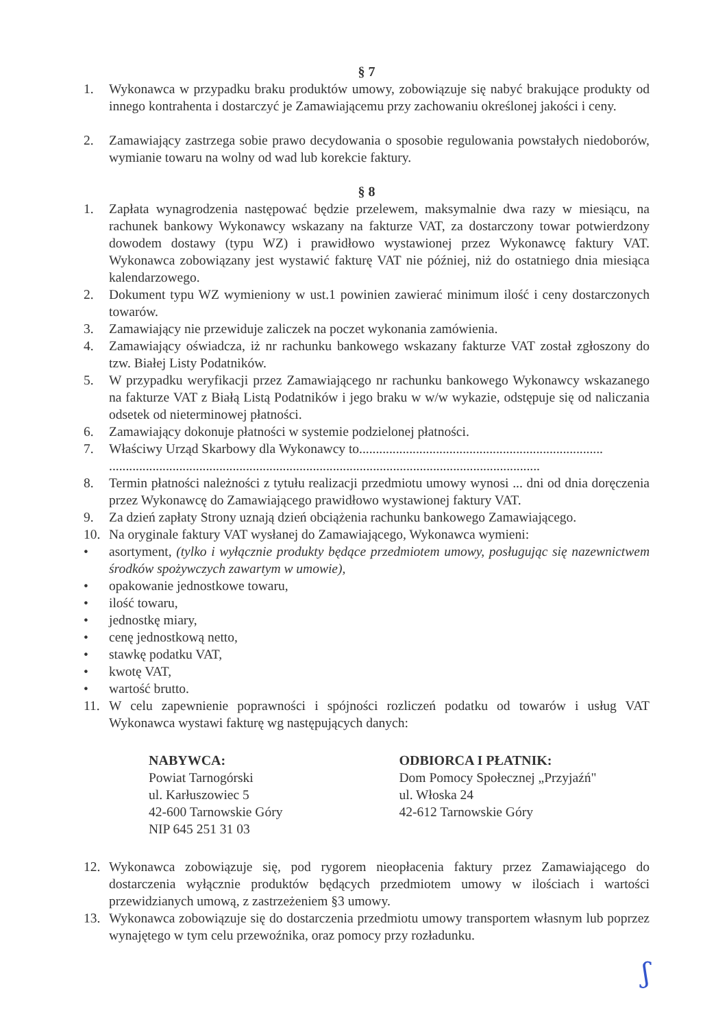§ 7
1. Wykonawca w przypadku braku produktów umowy, zobowiązuje się nabyć brakujące produkty od innego kontrahenta i dostarczyć je Zamawiającemu przy zachowaniu określonej jakości i ceny.
2. Zamawiający zastrzega sobie prawo decydowania o sposobie regulowania powstałych niedoborów, wymianie towaru na wolny od wad lub korekcie faktury.
§ 8
1. Zapłata wynagrodzenia następować będzie przelewem, maksymalnie dwa razy w miesiącu, na rachunek bankowy Wykonawcy wskazany na fakturze VAT, za dostarczony towar potwierdzony dowodem dostawy (typu WZ) i prawidłowo wystawionej przez Wykonawcę faktury VAT. Wykonawca zobowiązany jest wystawić fakturę VAT nie później, niż do ostatniego dnia miesiąca kalendarzowego.
2. Dokument typu WZ wymieniony w ust.1 powinien zawierać minimum ilość i ceny dostarczonych towarów.
3. Zamawiający nie przewiduje zaliczek na poczet wykonania zamówienia.
4. Zamawiający oświadcza, iż nr rachunku bankowego wskazany fakturze VAT został zgłoszony do tzw. Białej Listy Podatników.
5. W przypadku weryfikacji przez Zamawiającego nr rachunku bankowego Wykonawcy wskazanego na fakturze VAT z Białą Listą Podatników i jego braku w w/w wykazie, odstępuje się od naliczania odsetek od nieterminowej płatności.
6. Zamawiający dokonuje płatności w systemie podzielonej płatności.
7. Właściwy Urząd Skarbowy dla Wykonawcy to.........................................................................
.................................................................................................................................
8. Termin płatności należności z tytułu realizacji przedmiotu umowy wynosi ... dni od dnia doręczenia przez Wykonawcę do Zamawiającego prawidłowo wystawionej faktury VAT.
9. Za dzień zapłaty Strony uznają dzień obciążenia rachunku bankowego Zamawiającego.
10. Na oryginale faktury VAT wysłanej do Zamawiającego, Wykonawca wymieni:
• asortyment, (tylko i wyłącznie produkty będące przedmiotem umowy, posługując się nazewnictwem środków spożywczych zawartym w umowie),
• opakowanie jednostkowe towaru,
• ilość towaru,
• jednostkę miary,
• cenę jednostkową netto,
• stawkę podatku VAT,
• kwotę VAT,
• wartość brutto.
11. W celu zapewnienie poprawności i spójności rozliczeń podatku od towarów i usług VAT Wykonawca wystawi fakturę wg następujących danych:
NABYWCA:
Powiat Tarnogórski
ul. Karłuszowiec 5
42-600 Tarnowskie Góry
NIP 645 251 31 03
ODBIORCA I PŁATNIK:
Dom Pomocy Społecznej „Przyjaźń"
ul. Włoska 24
42-612 Tarnowskie Góry
12. Wykonawca zobowiązuje się, pod rygorem nieopłacenia faktury przez Zamawiającego do dostarczenia wyłącznie produktów będących przedmiotem umowy w ilościach i wartości przewidzianych umową, z zastrzeżeniem §3 umowy.
13. Wykonawca zobowiązuje się do dostarczenia przedmiotu umowy transportem własnym lub poprzez wynajętego w tym celu przewoźnika, oraz pomocy przy rozładunku.
ʃ